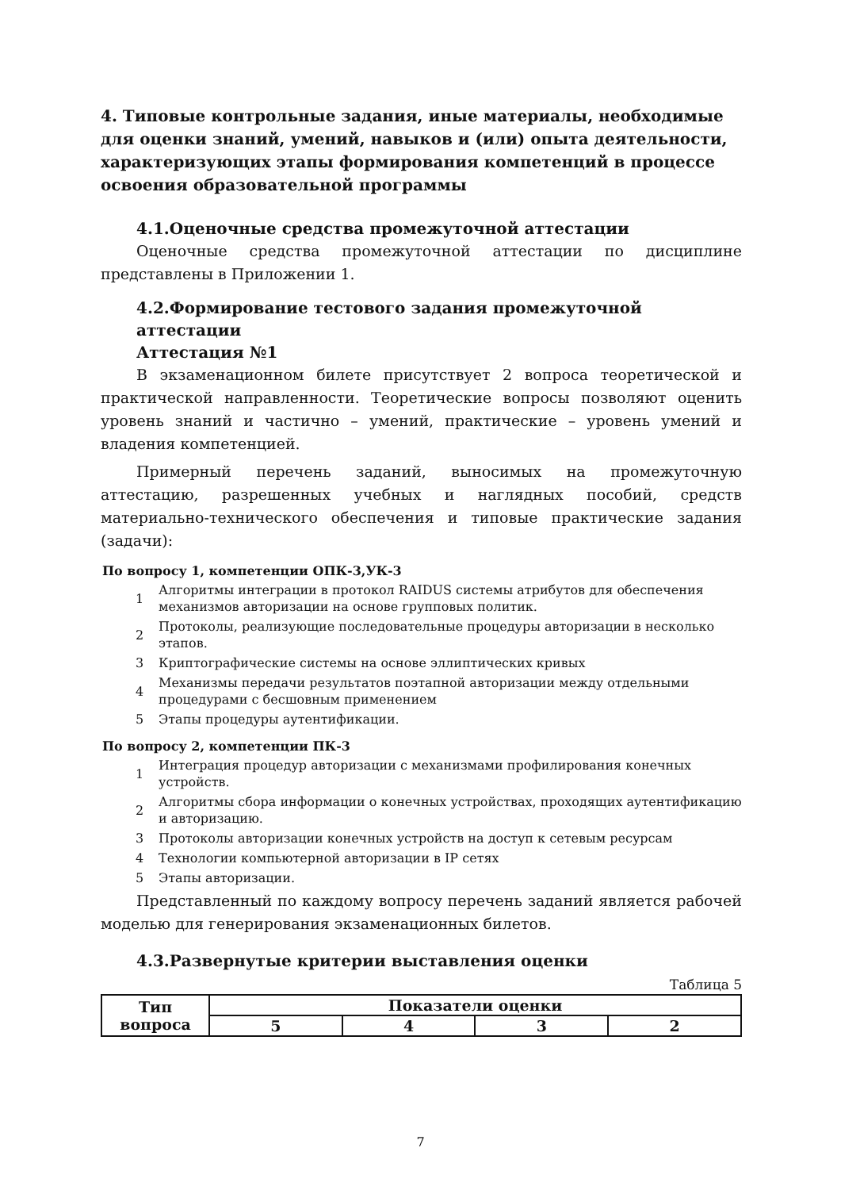4. Типовые контрольные задания, иные материалы, необходимые для оценки знаний, умений, навыков и (или) опыта деятельности, характеризующих этапы формирования компетенций в процессе освоения образовательной программы
4.1.Оценочные средства промежуточной аттестации
Оценочные средства промежуточной аттестации по дисциплине представлены в Приложении 1.
4.2.Формирование тестового задания промежуточной аттестации
Аттестация №1
В экзаменационном билете присутствует 2 вопроса теоретической и практической направленности. Теоретические вопросы позволяют оценить уровень знаний и частично – умений, практические – уровень умений и владения компетенцией.
Примерный перечень заданий, выносимых на промежуточную аттестацию, разрешенных учебных и наглядных пособий, средств материально-технического обеспечения и типовые практические задания (задачи):
По вопросу 1, компетенции ОПК-3,УК-3
1 Алгоритмы интеграции в протокол RAIDUS системы атрибутов для обеспечения механизмов авторизации на основе групповых политик.
2 Протоколы, реализующие последовательные процедуры авторизации в несколько этапов.
3 Криптографические системы на основе эллиптических кривых
4 Механизмы передачи результатов поэтапной авторизации между отдельными процедурами с бесшовным применением
5 Этапы процедуры аутентификации.
По вопросу 2, компетенции ПК-3
1 Интеграция процедур авторизации с механизмами профилирования конечных устройств.
2 Алгоритмы сбора информации о конечных устройствах, проходящих аутентификацию и авторизацию.
3 Протоколы авторизации конечных устройств на доступ к сетевым ресурсам
4 Технологии компьютерной авторизации в IP сетях
5 Этапы авторизации.
Представленный по каждому вопросу перечень заданий является рабочей моделью для генерирования экзаменационных билетов.
4.3.Развернутые критерии выставления оценки
Таблица 5
| Тип вопроса | Показатели оценки | | | |
| --- | --- | --- | --- | --- |
| | 5 | 4 | 3 | 2 |
7